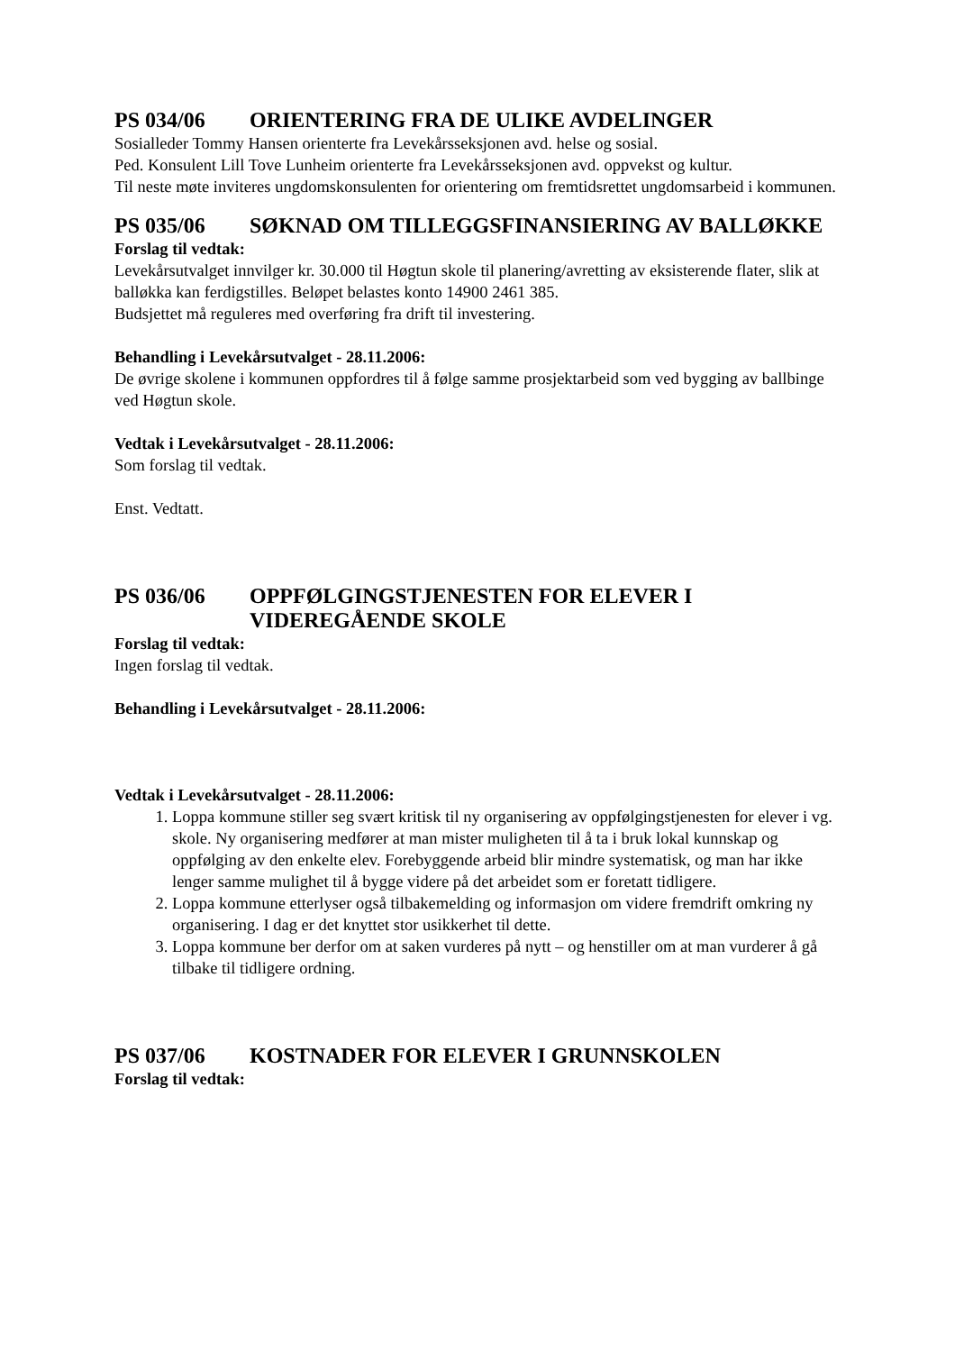PS 034/06 ORIENTERING FRA DE ULIKE AVDELINGER
Sosialleder Tommy Hansen orienterte fra Levekårsseksjonen avd. helse og sosial.
Ped. Konsulent Lill Tove Lunheim orienterte fra Levekårsseksjonen avd. oppvekst og kultur.
Til neste møte inviteres ungdomskonsulenten for orientering om fremtidsrettet ungdomsarbeid i kommunen.
PS 035/06 SØKNAD OM TILLEGGSFINANSIERING AV BALLØKKE
Forslag til vedtak:
Levekårsutvalget innvilger kr. 30.000 til Høgtun skole til planering/avretting av eksisterende flater, slik at balløkka kan ferdigstilles. Beløpet belastes konto 14900 2461 385.
Budsjettet må reguleres med overføring fra drift til investering.
Behandling i Levekårsutvalget - 28.11.2006:
De øvrige skolene i kommunen oppfordres til å følge samme prosjektarbeid som ved bygging av ballbinge ved Høgtun skole.
Vedtak i Levekårsutvalget - 28.11.2006:
Som forslag til vedtak.
Enst. Vedtatt.
PS 036/06 OPPFØLGINGSTJENESTEN FOR ELEVER I VIDEREGÅENDE SKOLE
Forslag til vedtak:
Ingen forslag til vedtak.
Behandling i Levekårsutvalget - 28.11.2006:
Vedtak i Levekårsutvalget - 28.11.2006:
1. Loppa kommune stiller seg svært kritisk til ny organisering av oppfølgingstjenesten for elever i vg. skole. Ny organisering medfører at man mister muligheten til å ta i bruk lokal kunnskap og oppfølging av den enkelte elev. Forebyggende arbeid blir mindre systematisk, og man har ikke lenger samme mulighet til å bygge videre på det arbeidet som er foretatt tidligere.
2. Loppa kommune etterlyser også tilbakemelding og informasjon om videre fremdrift omkring ny organisering. I dag er det knyttet stor usikkerhet til dette.
3. Loppa kommune ber derfor om at saken vurderes på nytt – og henstiller om at man vurderer å gå tilbake til tidligere ordning.
PS 037/06 KOSTNADER FOR ELEVER I GRUNNSKOLEN
Forslag til vedtak: